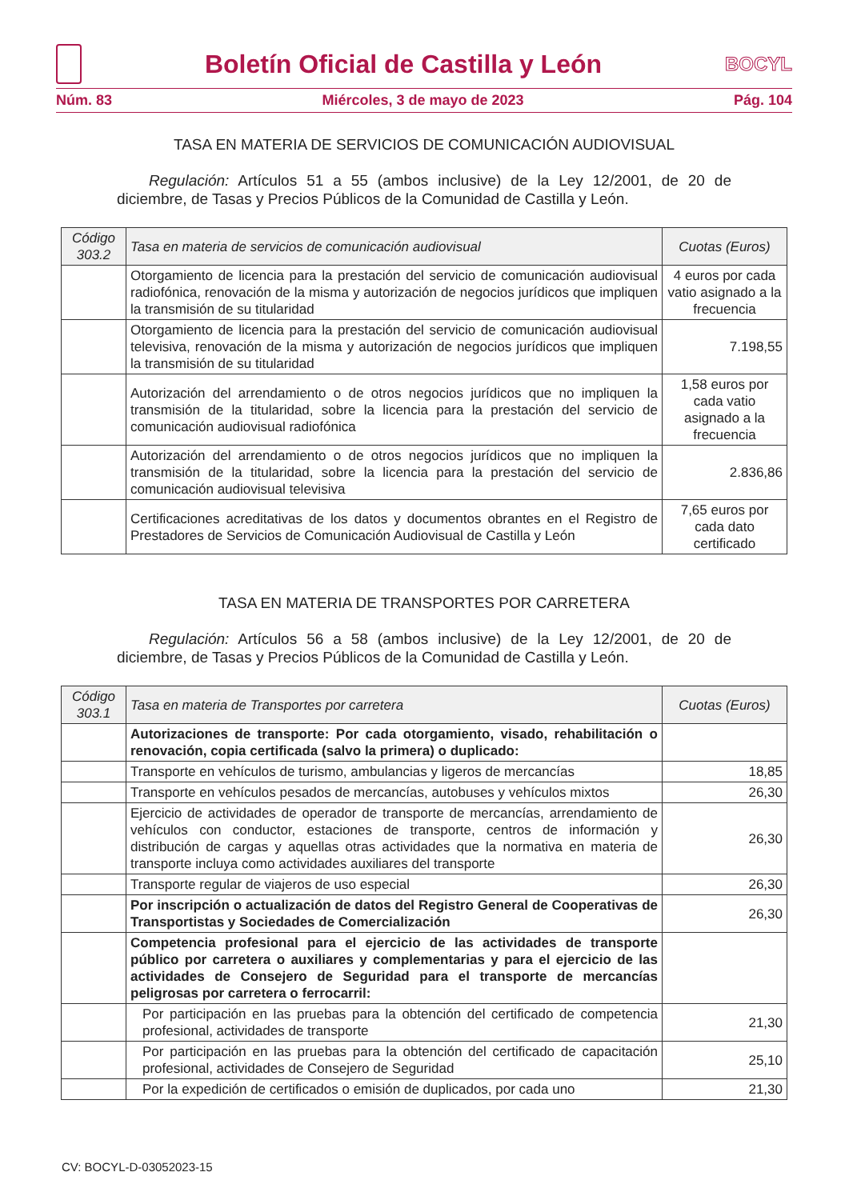Boletín Oficial de Castilla y León
BOCYL
Núm. 83 Miércoles, 3 de mayo de 2023 Pág. 104
TASA EN MATERIA DE SERVICIOS DE COMUNICACIÓN AUDIOVISUAL
Regulación: Artículos 51 a 55 (ambos inclusive) de la Ley 12/2001, de 20 de diciembre, de Tasas y Precios Públicos de la Comunidad de Castilla y León.
| Código 303.2 | Tasa en materia de servicios de comunicación audiovisual | Cuotas (Euros) |
| --- | --- | --- |
| | Otorgamiento de licencia para la prestación del servicio de comunicación audiovisual radiofónica, renovación de la misma y autorización de negocios jurídicos que impliquen la transmisión de su titularidad | 4 euros por cada vatio asignado a la frecuencia |
| | Otorgamiento de licencia para la prestación del servicio de comunicación audiovisual televisiva, renovación de la misma y autorización de negocios jurídicos que impliquen la transmisión de su titularidad | 7.198,55 |
| | Autorización del arrendamiento o de otros negocios jurídicos que no impliquen la transmisión de la titularidad, sobre la licencia para la prestación del servicio de comunicación audiovisual radiofónica | 1,58 euros por cada vatio asignado a la frecuencia |
| | Autorización del arrendamiento o de otros negocios jurídicos que no impliquen la transmisión de la titularidad, sobre la licencia para la prestación del servicio de comunicación audiovisual televisiva | 2.836,86 |
| | Certificaciones acreditativas de los datos y documentos obrantes en el Registro de Prestadores de Servicios de Comunicación Audiovisual de Castilla y León | 7,65 euros por cada dato certificado |
TASA EN MATERIA DE TRANSPORTES POR CARRETERA
Regulación: Artículos 56 a 58 (ambos inclusive) de la Ley 12/2001, de 20 de diciembre, de Tasas y Precios Públicos de la Comunidad de Castilla y León.
| Código 303.1 | Tasa en materia de Transportes por carretera | Cuotas (Euros) |
| --- | --- | --- |
| | Autorizaciones de transporte: Por cada otorgamiento, visado, rehabilitación o renovación, copia certificada (salvo la primera) o duplicado: | |
| | Transporte en vehículos de turismo, ambulancias y ligeros de mercancías | 18,85 |
| | Transporte en vehículos pesados de mercancías, autobuses y vehículos mixtos | 26,30 |
| | Ejercicio de actividades de operador de transporte de mercancías, arrendamiento de vehículos con conductor, estaciones de transporte, centros de información y distribución de cargas y aquellas otras actividades que la normativa en materia de transporte incluya como actividades auxiliares del transporte | 26,30 |
| | Transporte regular de viajeros de uso especial | 26,30 |
| | Por inscripción o actualización de datos del Registro General de Cooperativas de Transportistas y Sociedades de Comercialización | 26,30 |
| | Competencia profesional para el ejercicio de las actividades de transporte público por carretera o auxiliares y complementarias y para el ejercicio de las actividades de Consejero de Seguridad para el transporte de mercancías peligrosas por carretera o ferrocarril: | |
| | Por participación en las pruebas para la obtención del certificado de competencia profesional, actividades de transporte | 21,30 |
| | Por participación en las pruebas para la obtención del certificado de capacitación profesional, actividades de Consejero de Seguridad | 25,10 |
| | Por la expedición de certificados o emisión de duplicados, por cada uno | 21,30 |
CV: BOCYL-D-03052023-15